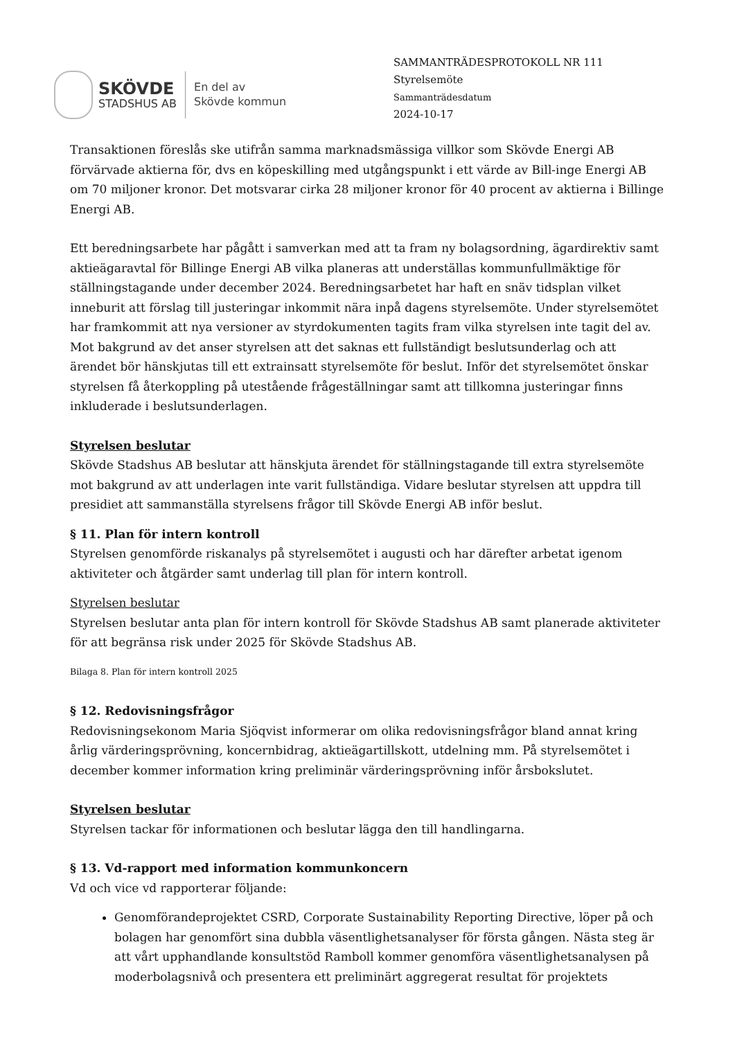SKÖVDE
STADSHUS AB
En del av
Skövde kommun
SAMMANTRÄDESPROTOKOLL NR 111
Styrelsemöte
Sammanträdesdatum
2024-10-17
Transaktionen föreslås ske utifrån samma marknadsmässiga villkor som Skövde Energi AB förvärvade aktierna för, dvs en köpeskilling med utgångspunkt i ett värde av Bill-inge Energi AB om 70 miljoner kronor. Det motsvarar cirka 28 miljoner kronor för 40 procent av aktierna i Billinge Energi AB.
Ett beredningsarbete har pågått i samverkan med att ta fram ny bolagsordning, ägardirektiv samt aktieägaravtal för Billinge Energi AB vilka planeras att underställas kommunfullmäktige för ställningstagande under december 2024. Beredningsarbetet har haft en snäv tidsplan vilket inneburit att förslag till justeringar inkommit nära inpå dagens styrelsemöte. Under styrelsemötet har framkommit att nya versioner av styrdokumenten tagits fram vilka styrelsen inte tagit del av. Mot bakgrund av det anser styrelsen att det saknas ett fullständigt beslutsunderlag och att ärendet bör hänskjutas till ett extrainsatt styrelsemöte för beslut. Inför det styrelsemötet önskar styrelsen få återkoppling på utestående frågeställningar samt att tillkomna justeringar finns inkluderade i beslutsunderlagen.
Styrelsen beslutar
Skövde Stadshus AB beslutar att hänskjuta ärendet för ställningstagande till extra styrelsemöte mot bakgrund av att underlagen inte varit fullständiga. Vidare beslutar styrelsen att uppdra till presidiet att sammanställa styrelsens frågor till Skövde Energi AB inför beslut.
§ 11. Plan för intern kontroll
Styrelsen genomförde riskanalys på styrelsemötet i augusti och har därefter arbetat igenom aktiviteter och åtgärder samt underlag till plan för intern kontroll.
Styrelsen beslutar
Styrelsen beslutar anta plan för intern kontroll för Skövde Stadshus AB samt planerade aktiviteter för att begränsa risk under 2025 för Skövde Stadshus AB.
Bilaga 8. Plan för intern kontroll 2025
§ 12. Redovisningsfrågor
Redovisningsekonom Maria Sjöqvist informerar om olika redovisningsfrågor bland annat kring årlig värderingsprövning, koncernbidrag, aktieägartillskott, utdelning mm. På styrelsemötet i december kommer information kring preliminär värderingsprövning inför årsbokslutet.
Styrelsen beslutar
Styrelsen tackar för informationen och beslutar lägga den till handlingarna.
§ 13. Vd-rapport med information kommunkoncern
Vd och vice vd rapporterar följande:
Genomförandeprojektet CSRD, Corporate Sustainability Reporting Directive, löper på och bolagen har genomfört sina dubbla väsentlighetsanalyser för första gången. Nästa steg är att vårt upphandlande konsultstöd Ramboll kommer genomföra väsentlighetsanalysen på moderbolagsnivå och presentera ett preliminärt aggregerat resultat för projektets